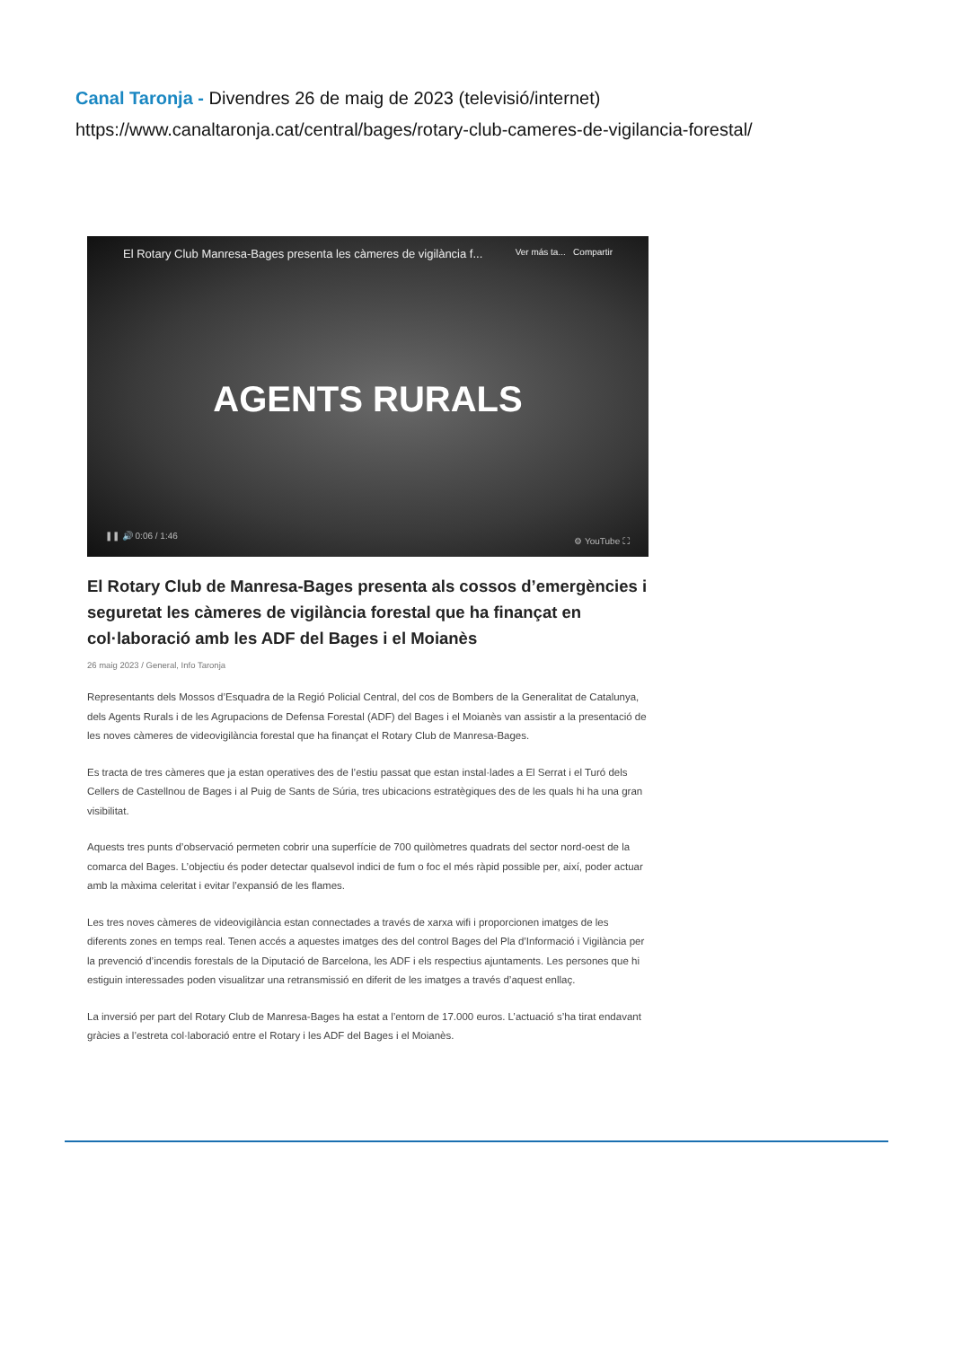Canal Taronja - Divendres 26 de maig de 2023 (televisió/internet)
https://www.canaltaronja.cat/central/bages/rotary-club-cameres-de-vigilancia-forestal/
El Rotary Club Manresa-Bages presenta les càmeres de vigilància f... Ver más ta... Compartir
AGENTS RURALS
❚❚ 🔊 0:06 / 1:46 ⚙ YouTube ⛶
El Rotary Club de Manresa-Bages presenta als cossos d’emergències i seguretat les càmeres de vigilància forestal que ha finançat en col·laboració amb les ADF del Bages i el Moianès
26 maig 2023 / General, Info Taronja
Representants dels Mossos d’Esquadra de la Regió Policial Central, del cos de Bombers de la Generalitat de Catalunya, dels Agents Rurals i de les Agrupacions de Defensa Forestal (ADF) del Bages i el Moianès van assistir a la presentació de les noves càmeres de videovigilància forestal que ha finançat el Rotary Club de Manresa-Bages.
Es tracta de tres càmeres que ja estan operatives des de l’estiu passat que estan instal·lades a El Serrat i el Turó dels Cellers de Castellnou de Bages i al Puig de Sants de Súria, tres ubicacions estratègiques des de les quals hi ha una gran visibilitat.
Aquests tres punts d’observació permeten cobrir una superfície de 700 quilòmetres quadrats del sector nord-oest de la comarca del Bages. L’objectiu és poder detectar qualsevol indici de fum o foc el més ràpid possible per, així, poder actuar amb la màxima celeritat i evitar l’expansió de les flames.
Les tres noves càmeres de videovigilància estan connectades a través de xarxa wifi i proporcionen imatges de les diferents zones en temps real. Tenen accés a aquestes imatges des del control Bages del Pla d’Informació i Vigilància per la prevenció d’incendis forestals de la Diputació de Barcelona, les ADF i els respectius ajuntaments. Les persones que hi estiguin interessades poden visualitzar una retransmissió en diferit de les imatges a través d’aquest enllaç.
La inversió per part del Rotary Club de Manresa-Bages ha estat a l’entorn de 17.000 euros. L’actuació s’ha tirat endavant gràcies a l’estreta col·laboració entre el Rotary i les ADF del Bages i el Moianès.